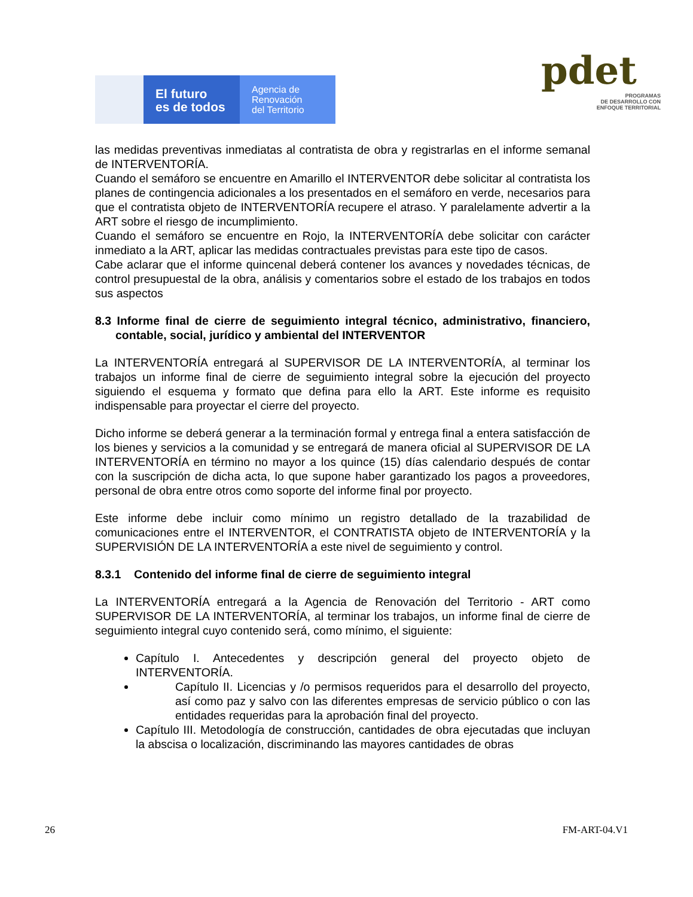El futuro
es de todos
Agencia de
Renovación
del Territorio
pdet
PROGRAMAS
DE DESARROLLO CON
ENFOQUE TERRITORIAL
las medidas preventivas inmediatas al contratista de obra y registrarlas en el informe semanal de INTERVENTORÍA.
Cuando el semáforo se encuentre en Amarillo el INTERVENTOR debe solicitar al contratista los planes de contingencia adicionales a los presentados en el semáforo en verde, necesarios para que el contratista objeto de INTERVENTORÍA recupere el atraso. Y paralelamente advertir a la ART sobre el riesgo de incumplimiento.
Cuando el semáforo se encuentre en Rojo, la INTERVENTORÍA debe solicitar con carácter inmediato a la ART, aplicar las medidas contractuales previstas para este tipo de casos.
Cabe aclarar que el informe quincenal deberá contener los avances y novedades técnicas, de control presupuestal de la obra, análisis y comentarios sobre el estado de los trabajos en todos sus aspectos
8.3 Informe final de cierre de seguimiento integral técnico, administrativo, financiero, contable, social, jurídico y ambiental del INTERVENTOR
La INTERVENTORÍA entregará al SUPERVISOR DE LA INTERVENTORÍA, al terminar los trabajos un informe final de cierre de seguimiento integral sobre la ejecución del proyecto siguiendo el esquema y formato que defina para ello la ART. Este informe es requisito indispensable para proyectar el cierre del proyecto.
Dicho informe se deberá generar a la terminación formal y entrega final a entera satisfacción de los bienes y servicios a la comunidad y se entregará de manera oficial al SUPERVISOR DE LA INTERVENTORÍA en término no mayor a los quince (15) días calendario después de contar con la suscripción de dicha acta, lo que supone haber garantizado los pagos a proveedores, personal de obra entre otros como soporte del informe final por proyecto.
Este informe debe incluir como mínimo un registro detallado de la trazabilidad de comunicaciones entre el INTERVENTOR, el CONTRATISTA objeto de INTERVENTORÍA y la SUPERVISIÓN DE LA INTERVENTORÍA a este nivel de seguimiento y control.
8.3.1 Contenido del informe final de cierre de seguimiento integral
La INTERVENTORÍA entregará a la Agencia de Renovación del Territorio - ART como SUPERVISOR DE LA INTERVENTORÍA, al terminar los trabajos, un informe final de cierre de seguimiento integral cuyo contenido será, como mínimo, el siguiente:
Capítulo I. Antecedentes y descripción general del proyecto objeto de INTERVENTORÍA.
Capítulo II. Licencias y /o permisos requeridos para el desarrollo del proyecto, así como paz y salvo con las diferentes empresas de servicio público o con las entidades requeridas para la aprobación final del proyecto.
Capítulo III. Metodología de construcción, cantidades de obra ejecutadas que incluyan la abscisa o localización, discriminando las mayores cantidades de obras
26 FM-ART-04.V1